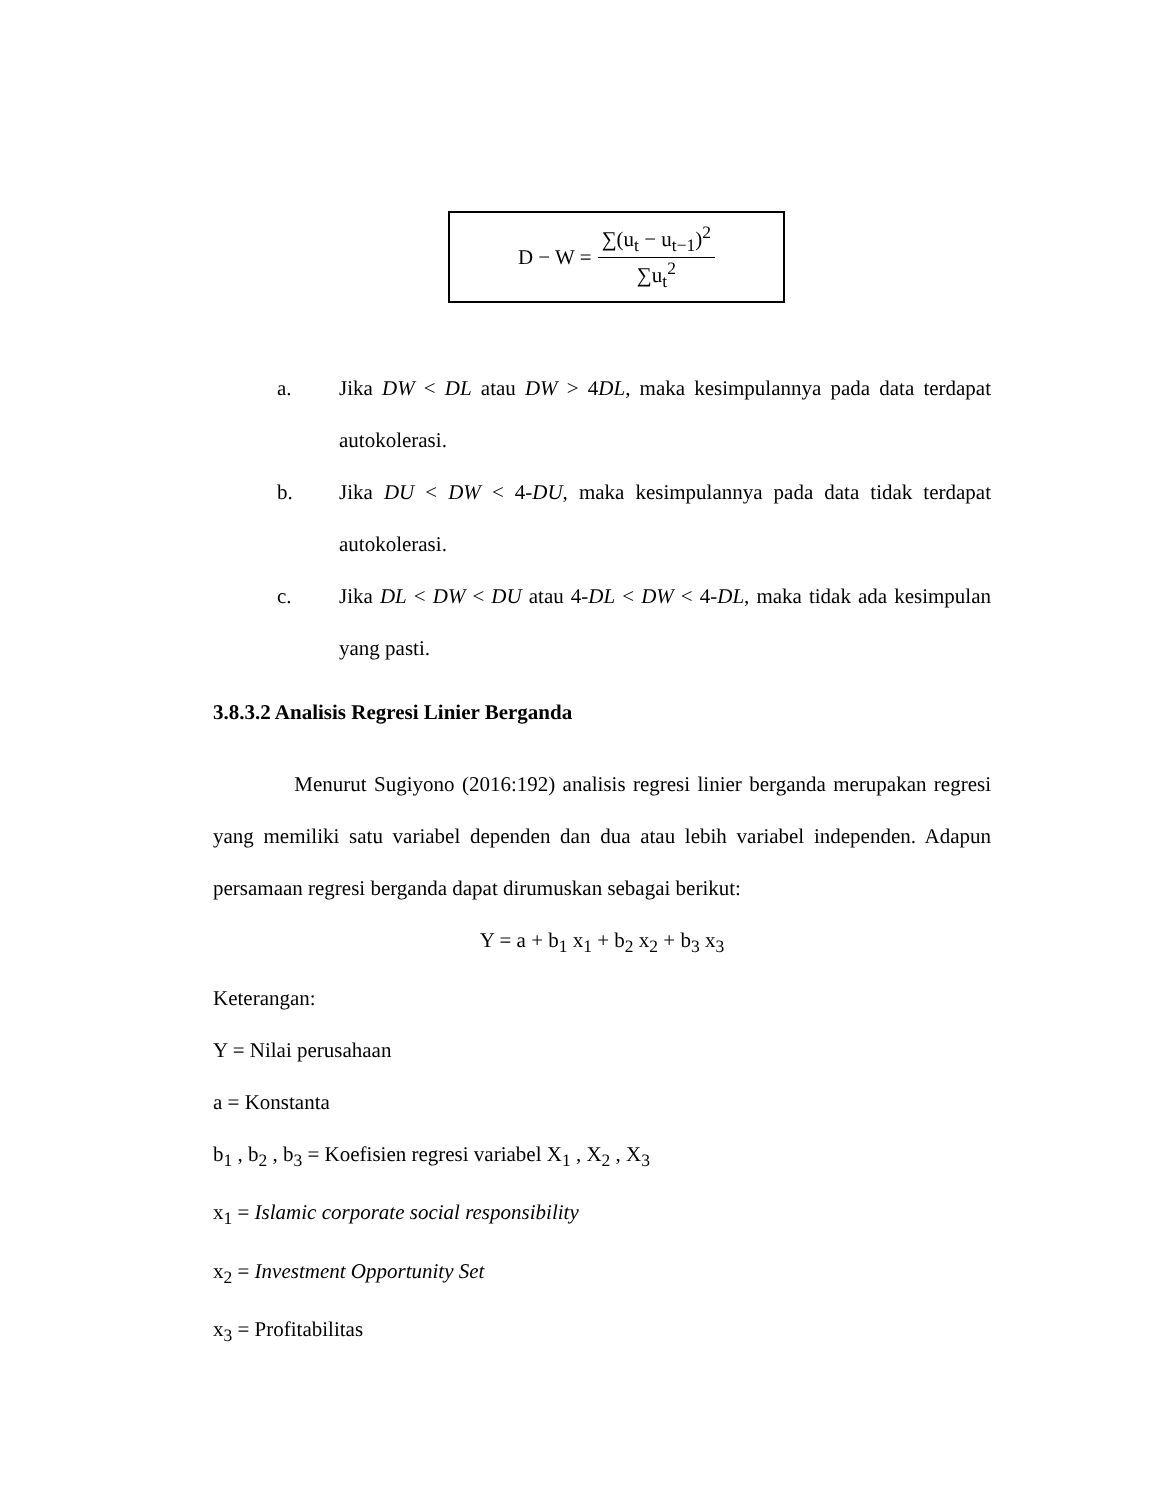D − W = ∑(u<sub>t</sub> − u<sub>t−1</sub>)<sup>2</sup> ∑u<sub>t</sub><sup>2</sup>
a. Jika DW < DL atau DW > 4DL, maka kesimpulannya pada data terdapat autokolerasi.
b. Jika DU < DW < 4-DU, maka kesimpulannya pada data tidak terdapat autokolerasi.
c. Jika DL < DW < DU atau 4-DL < DW < 4-DL, maka tidak ada kesimpulan yang pasti.
3.8.3.2 Analisis Regresi Linier Berganda
Menurut Sugiyono (2016:192) analisis regresi linier berganda merupakan regresi yang memiliki satu variabel dependen dan dua atau lebih variabel independen. Adapun persamaan regresi berganda dapat dirumuskan sebagai berikut:
Y = a + b<sub>1</sub> x<sub>1</sub> + b<sub>2</sub> x<sub>2</sub> + b<sub>3</sub> x<sub>3</sub>
Keterangan:
Y = Nilai perusahaan
a = Konstanta
b<sub>1</sub> , b<sub>2</sub> , b<sub>3</sub> = Koefisien regresi variabel X<sub>1</sub> , X<sub>2</sub> , X<sub>3</sub>
x<sub>1</sub> = Islamic corporate social responsibility
x<sub>2</sub> = Investment Opportunity Set
x<sub>3</sub> = Profitabilitas